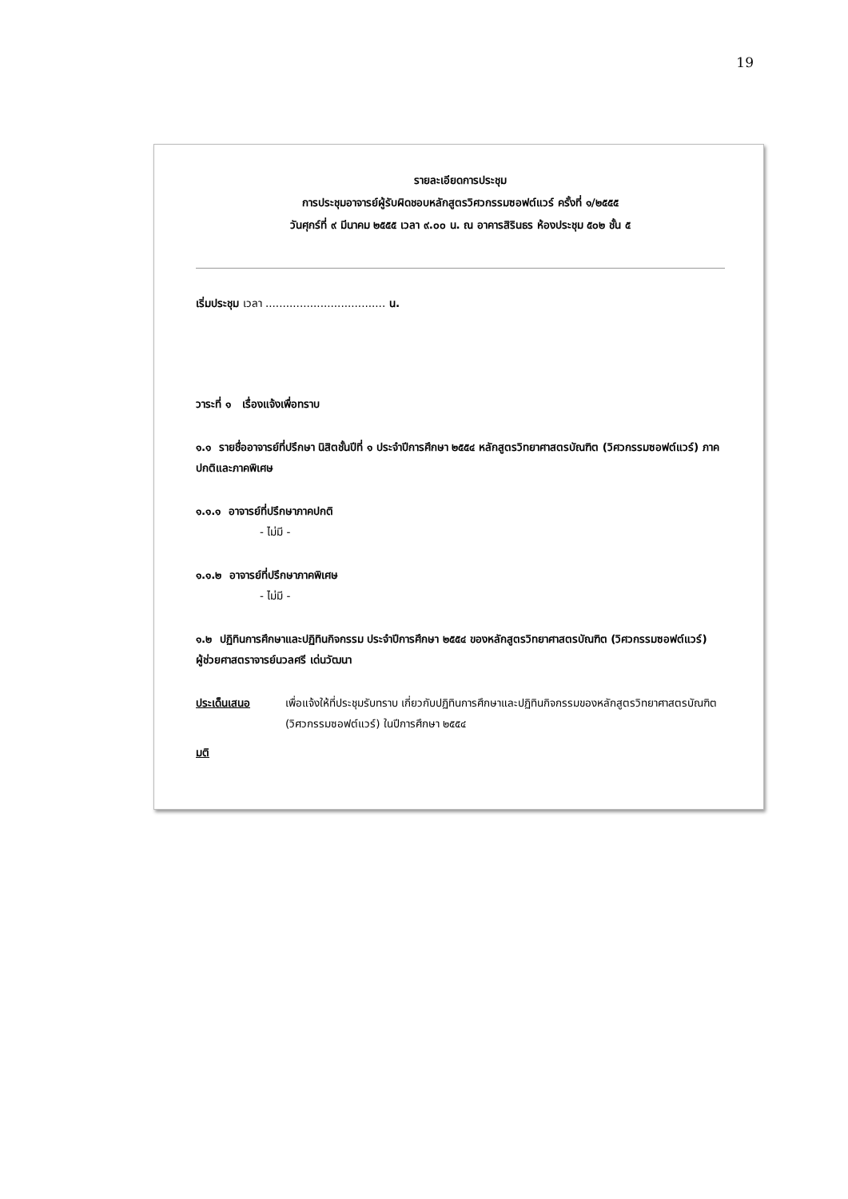19
รายละเอียดการประชุม
การประชุมอาจารย์ผู้รับผิดชอบหลักสูตรวิศวกรรมซอฟต์แวร์ ครั้งที่ ๑/๒๕๕๕
วันศุกร์ที่ ๙ มีนาคม ๒๕๕๕ เวลา ๙.๐๐ น. ณ อาคารสิรินธร ห้องประชุม ๕๐๒ ชั้น ๕
เริ่มประชุม เวลา ................................... น.
วาระที่ ๑ เรื่องแจ้งเพื่อทราบ
๑.๑ รายชื่ออาจารย์ที่ปรึกษา นิสิตชั้นปีที่ ๑ ประจำปีการศึกษา ๒๕๕๔ หลักสูตรวิทยาศาสตรบัณฑิต (วิศวกรรมซอฟต์แวร์) ภาคปกติและภาคพิเศษ
๑.๑.๑ อาจารย์ที่ปรึกษาภาคปกติ
- ไม่มี -
๑.๑.๒ อาจารย์ที่ปรึกษาภาคพิเศษ
- ไม่มี -
๑.๒ ปฏิทินการศึกษาและปฏิทินกิจกรรม ประจำปีการศึกษา ๒๕๕๔ ของหลักสูตรวิทยาศาสตรบัณฑิต (วิศวกรรมซอฟต์แวร์)
ผู้ช่วยศาสตราจารย์นวลศรี เด่นวัฒนา
ประเด็นเสนอ เพื่อแจ้งให้ที่ประชุมรับทราบ เกี่ยวกับปฏิทินการศึกษาและปฏิทินกิจกรรมของหลักสูตรวิทยาศาสตรบัณฑิต (วิศวกรรมซอฟต์แวร์) ในปีการศึกษา ๒๕๕๔
มติ